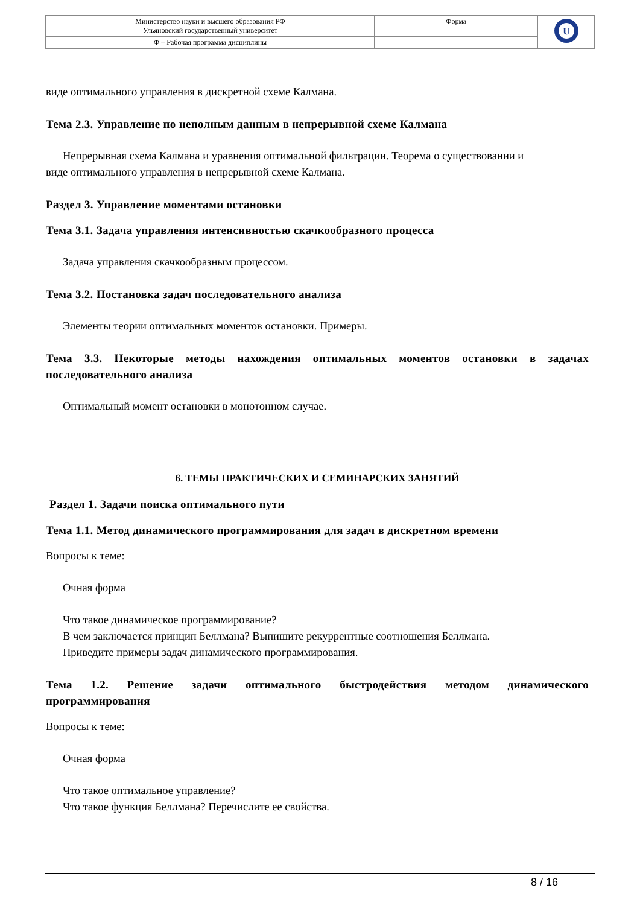| Министерство науки и высшего образования РФ Ульяновский государственный университет | Форма | U |
| Ф – Рабочая программа дисциплины | | |
виде оптимального управления в дискретной схеме Калмана.
Тема 2.3. Управление по неполным данным в непрерывной схеме Калмана
Непрерывная схема Калмана и уравнения оптимальной фильтрации. Теорема о существовании и
виде оптимального управления в непрерывной схеме Калмана.
Раздел 3. Управление моментами остановки
Тема 3.1. Задача управления интенсивностью скачкообразного процесса
Задача управления скачкообразным процессом.
Тема 3.2. Постановка задач последовательного анализа
Элементы теории оптимальных моментов остановки. Примеры.
Тема 3.3. Некоторые методы нахождения оптимальных моментов остановки в задачах последовательного анализа
Оптимальный момент остановки в монотонном случае.
6. ТЕМЫ ПРАКТИЧЕСКИХ И СЕМИНАРСКИХ ЗАНЯТИЙ
Раздел 1. Задачи поиска оптимального пути
Тема 1.1. Метод динамического программирования для задач в дискретном времени
Вопросы к теме:
Очная форма
Что такое динамическое программирование?
В чем заключается принцип Беллмана? Выпишите рекуррентные соотношения Беллмана.
Приведите примеры задач динамического программирования.
Тема 1.2. Решение задачи оптимального быстродействия методом динамического программирования
Вопросы к теме:
Очная форма
Что такое оптимальное управление?
Что такое функция Беллмана? Перечислите ее свойства.
8 / 16